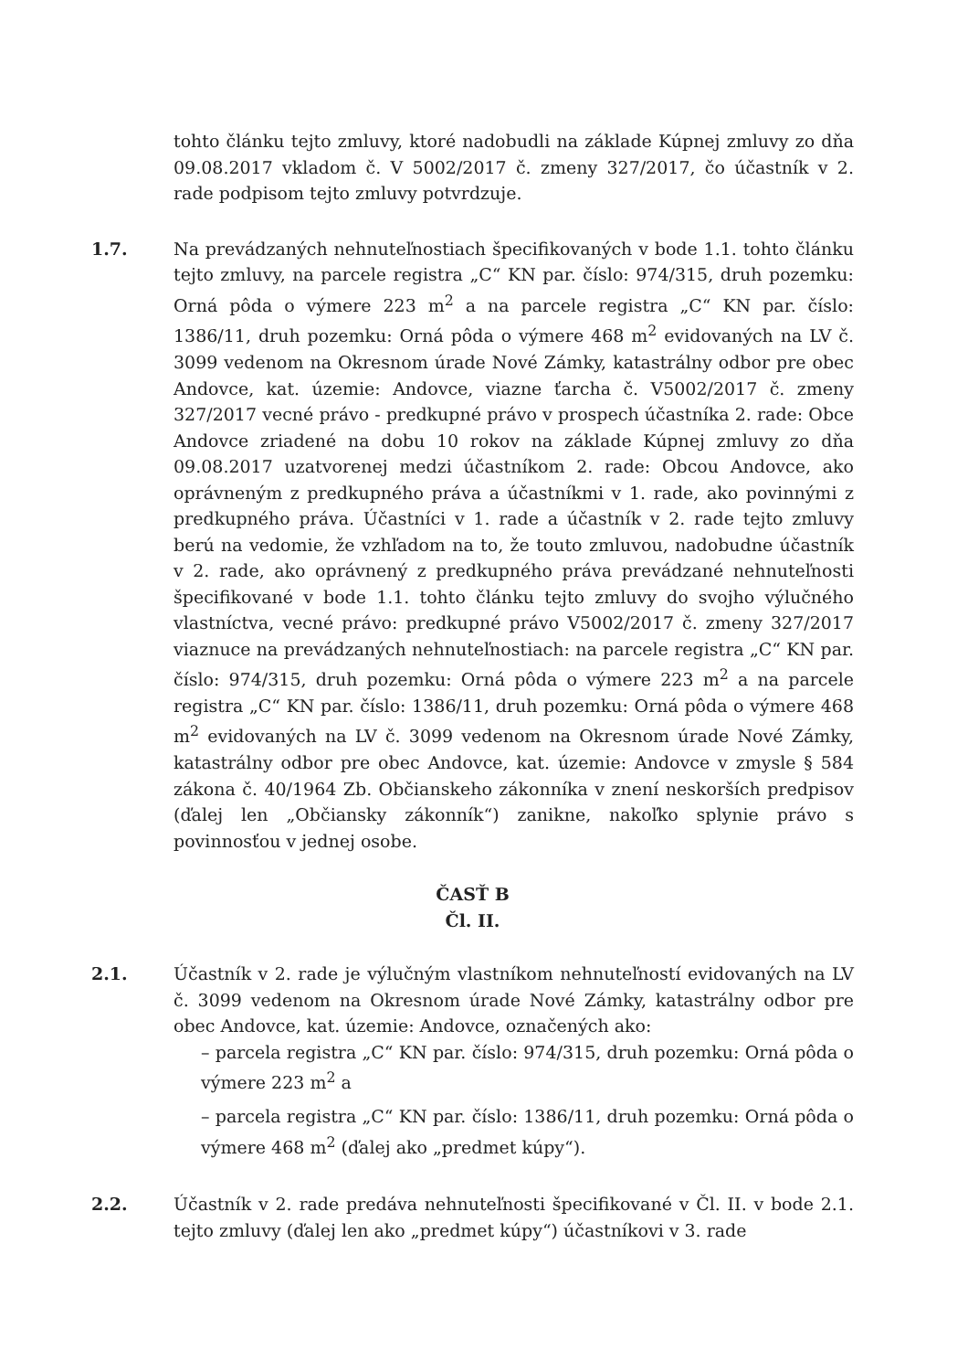tohto článku tejto zmluvy, ktoré nadobudli na základe Kúpnej zmluvy zo dňa 09.08.2017 vkladom č. V 5002/2017 č. zmeny 327/2017, čo účastník v 2. rade podpisom tejto zmluvy potvrdzuje.
1.7. Na prevádzaných nehnuteľnostiach špecifikovaných v bode 1.1. tohto článku tejto zmluvy, na parcele registra „C“ KN par. číslo: 974/315, druh pozemku: Orná pôda o výmere 223 m<sup>2</sup> a na parcele registra „C“ KN par. číslo: 1386/11, druh pozemku: Orná pôda o výmere 468 m<sup>2</sup> evidovaných na LV č. 3099 vedenom na Okresnom úrade Nové Zámky, katastrálny odbor pre obec Andovce, kat. územie: Andovce, viazne ťarcha č. V5002/2017 č. zmeny 327/2017 vecné právo - predkupné právo v prospech účastníka 2. rade: Obce Andovce zriadené na dobu 10 rokov na základe Kúpnej zmluvy zo dňa 09.08.2017 uzatvorenej medzi účastníkom 2. rade: Obcou Andovce, ako oprávneným z predkupného práva a účastníkmi v 1. rade, ako povinnými z predkupného práva. Účastníci v 1. rade a účastník v 2. rade tejto zmluvy berú na vedomie, že vzhľadom na to, že touto zmluvou, nadobudne účastník v 2. rade, ako oprávnený z predkupného práva prevádzané nehnuteľnosti špecifikované v bode 1.1. tohto článku tejto zmluvy do svojho výlučného vlastníctva, vecné právo: predkupné právo V5002/2017 č. zmeny 327/2017 viaznuce na prevádzaných nehnuteľnostiach: na parcele registra „C“ KN par. číslo: 974/315, druh pozemku: Orná pôda o výmere 223 m<sup>2</sup> a na parcele registra „C“ KN par. číslo: 1386/11, druh pozemku: Orná pôda o výmere 468 m<sup>2</sup> evidovaných na LV č. 3099 vedenom na Okresnom úrade Nové Zámky, katastrálny odbor pre obec Andovce, kat. územie: Andovce v zmysle § 584 zákona č. 40/1964 Zb. Občianskeho zákonníka v znení neskorších predpisov (ďalej len „Občiansky zákonník“) zanikne, nakoľko splynie právo s povinnosťou v jednej osobe.
ČASŤ B
Čl. II.
2.1. Účastník v 2. rade je výlučným vlastníkom nehnuteľností evidovaných na LV č. 3099 vedenom na Okresnom úrade Nové Zámky, katastrálny odbor pre obec Andovce, kat. územie: Andovce, označených ako:
– parcela registra „C“ KN par. číslo: 974/315, druh pozemku: Orná pôda o výmere 223 m<sup>2</sup> a
– parcela registra „C“ KN par. číslo: 1386/11, druh pozemku: Orná pôda o výmere 468 m<sup>2</sup> (ďalej ako „predmet kúpy“).
2.2. Účastník v 2. rade predáva nehnuteľnosti špecifikované v Čl. II. v bode 2.1. tejto zmluvy (ďalej len ako „predmet kúpy“) účastníkovi v 3. rade